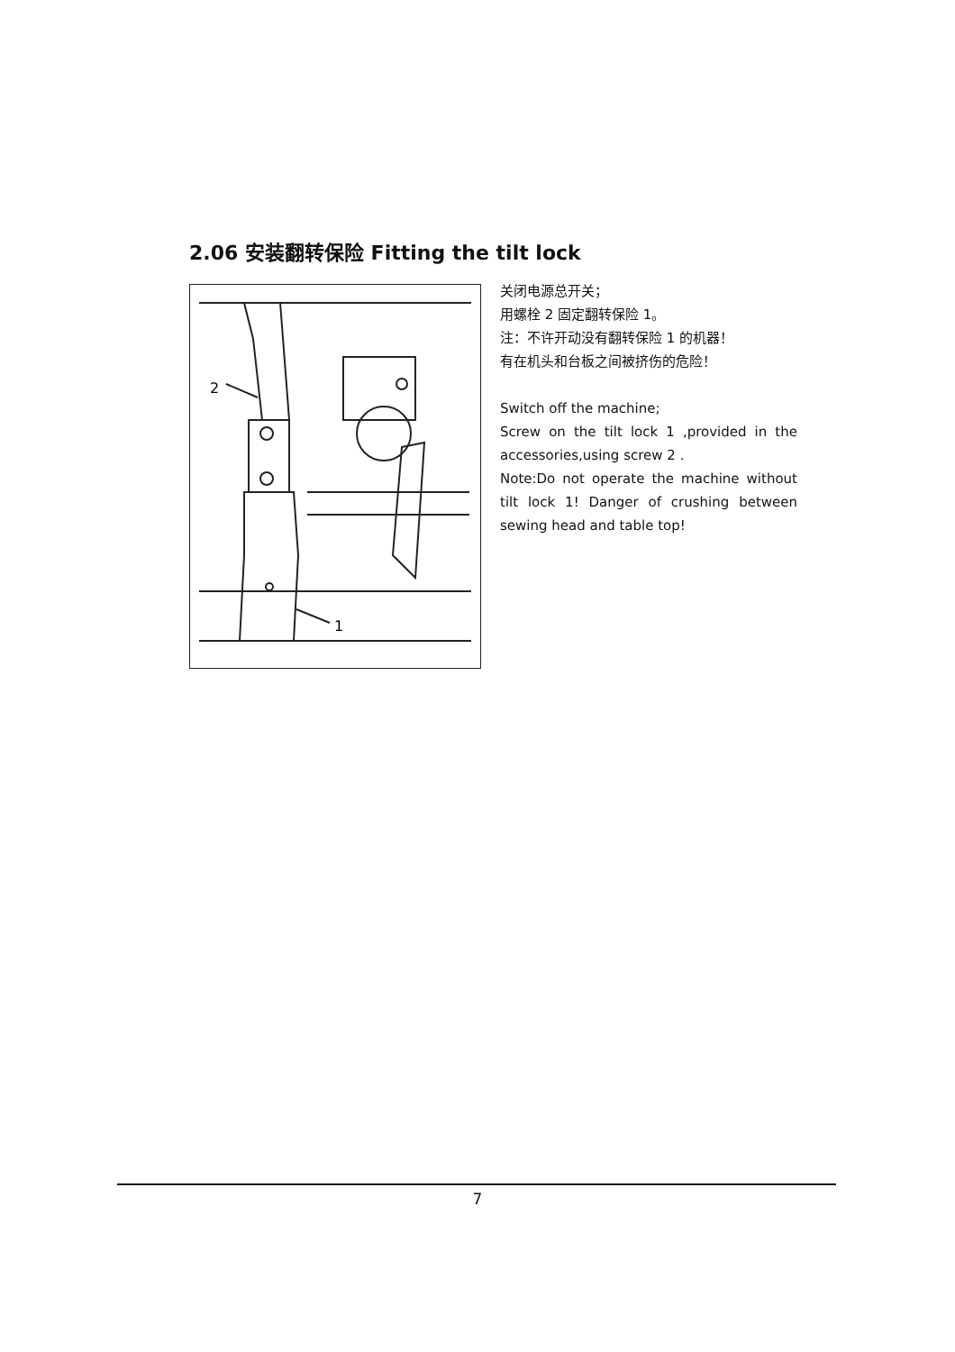2.06 安装翻转保险 Fitting the tilt lock
2
1
关闭电源总开关；
用螺栓 2 固定翻转保险 1。
注：不许开动没有翻转保险 1 的机器！
有在机头和台板之间被挤伤的危险！
Switch off the machine;
Screw on the tilt lock 1 ,provided in the accessories,using screw 2 .
Note:Do not operate the machine without tilt lock 1! Danger of crushing between sewing head and table top!
7